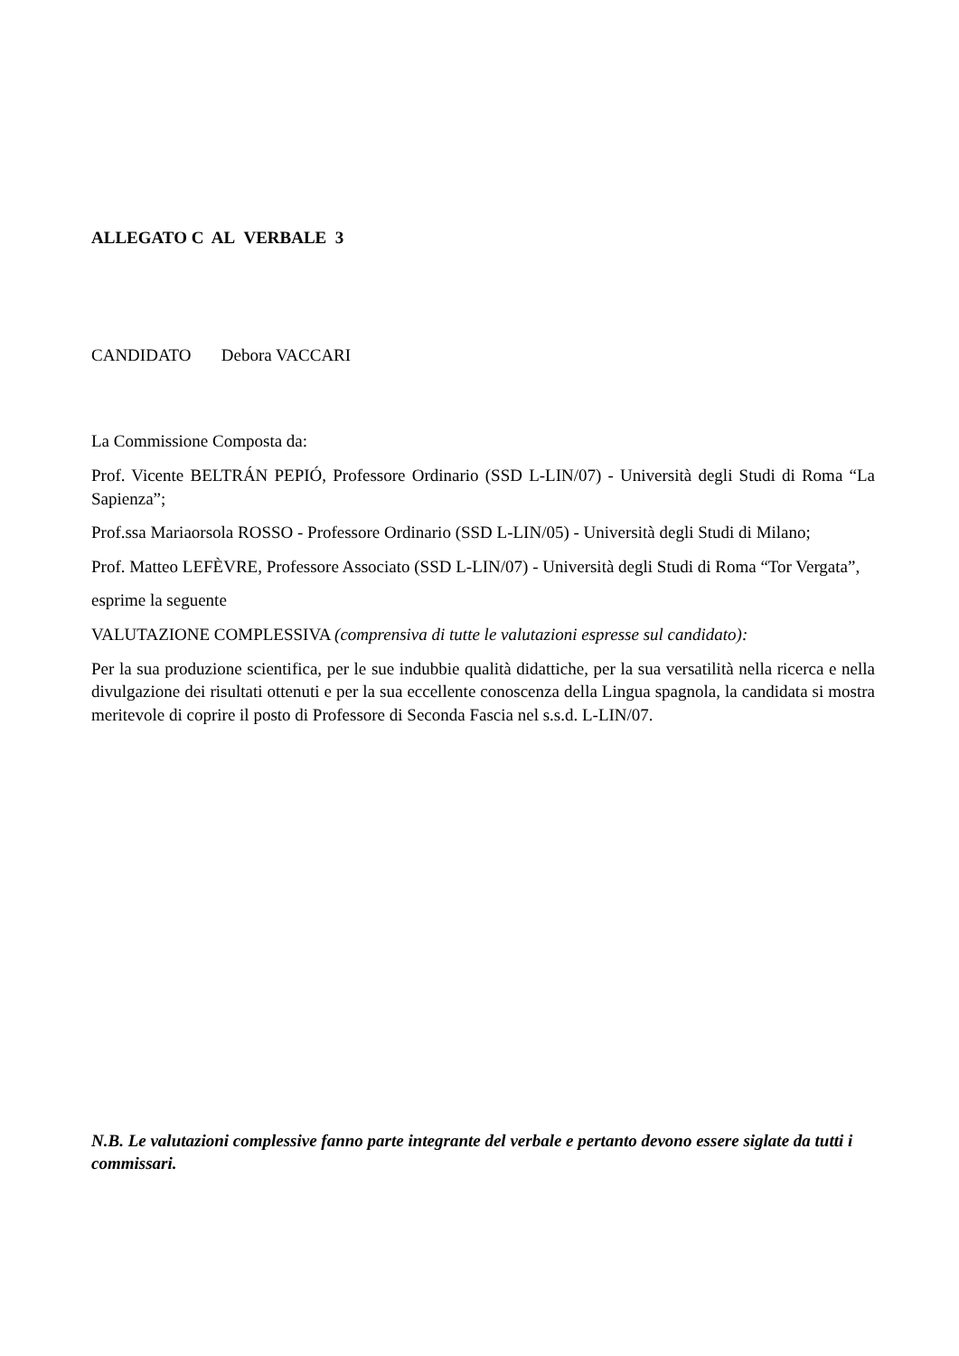ALLEGATO C AL VERBALE 3
CANDIDATO Debora VACCARI
La Commissione Composta da:
Prof. Vicente BELTRÁN PEPIÓ, Professore Ordinario (SSD L-LIN/07) - Università degli Studi di Roma “La Sapienza”;
Prof.ssa Mariaorsola ROSSO - Professore Ordinario (SSD L-LIN/05) - Università degli Studi di Milano;
Prof. Matteo LEFÈVRE, Professore Associato (SSD L-LIN/07) - Università degli Studi di Roma “Tor Vergata”,
esprime la seguente
VALUTAZIONE COMPLESSIVA (comprensiva di tutte le valutazioni espresse sul candidato):
Per la sua produzione scientifica, per le sue indubbie qualità didattiche, per la sua versatilità nella ricerca e nella divulgazione dei risultati ottenuti e per la sua eccellente conoscenza della Lingua spagnola, la candidata si mostra meritevole di coprire il posto di Professore di Seconda Fascia nel s.s.d. L-LIN/07.
N.B. Le valutazioni complessive fanno parte integrante del verbale e pertanto devono essere siglate da tutti i commissari.